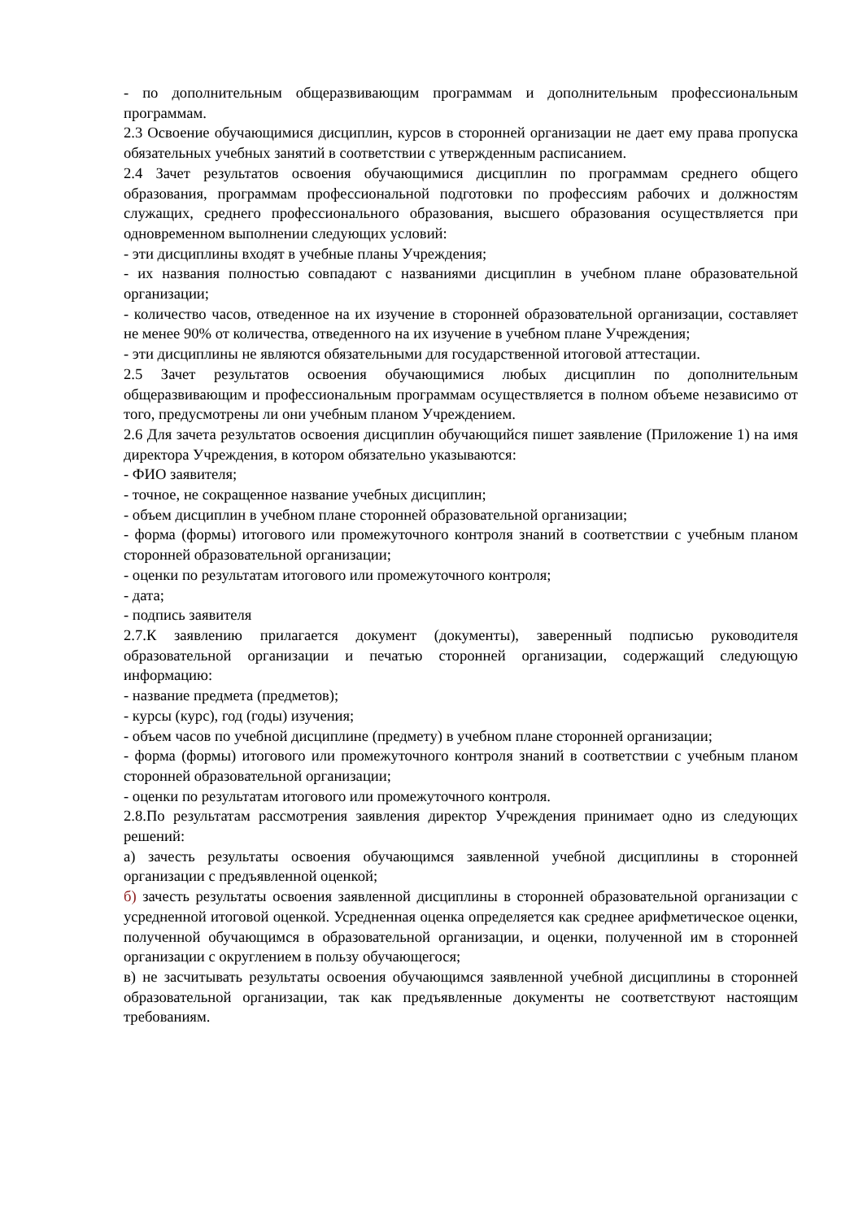- по дополнительным общеразвивающим программам и дополнительным профессиональным программам.
2.3 Освоение обучающимися дисциплин, курсов в сторонней организации не дает ему права пропуска обязательных учебных занятий в соответствии с утвержденным расписанием.
2.4 Зачет результатов освоения обучающимися дисциплин по программам среднего общего образования, программам профессиональной подготовки по профессиям рабочих и должностям служащих, среднего профессионального образования, высшего образования осуществляется при одновременном выполнении следующих условий:
- эти дисциплины входят в учебные планы Учреждения;
- их названия полностью совпадают с названиями дисциплин в учебном плане образовательной организации;
- количество часов, отведенное на их изучение в сторонней образовательной организации, составляет не менее 90% от количества, отведенного на их изучение в учебном плане Учреждения;
- эти дисциплины не являются обязательными для государственной итоговой аттестации.
2.5 Зачет результатов освоения обучающимися любых дисциплин по дополнительным общеразвивающим и профессиональным программам осуществляется в полном объеме независимо от того, предусмотрены ли они учебным планом Учреждением.
2.6 Для зачета результатов освоения дисциплин обучающийся пишет заявление (Приложение 1) на имя директора Учреждения, в котором обязательно указываются:
- ФИО заявителя;
- точное, не сокращенное название учебных дисциплин;
- объем дисциплин в учебном плане сторонней образовательной организации;
- форма (формы) итогового или промежуточного контроля знаний в соответствии с учебным планом сторонней образовательной организации;
- оценки по результатам итогового или промежуточного контроля;
- дата;
- подпись заявителя
2.7.К заявлению прилагается документ (документы), заверенный подписью руководителя образовательной организации и печатью сторонней организации, содержащий следующую информацию:
- название предмета (предметов);
- курсы (курс), год (годы) изучения;
- объем часов по учебной дисциплине (предмету) в учебном плане сторонней организации;
- форма (формы) итогового или промежуточного контроля знаний в соответствии с учебным планом сторонней образовательной организации;
- оценки по результатам итогового или промежуточного контроля.
2.8.По результатам рассмотрения заявления директор Учреждения принимает одно из следующих решений:
а) зачесть результаты освоения обучающимся заявленной учебной дисциплины в сторонней организации с предъявленной оценкой;
б) зачесть результаты освоения заявленной дисциплины в сторонней образовательной организации с усредненной итоговой оценкой. Усредненная оценка определяется как среднее арифметическое оценки, полученной обучающимся в образовательной организации, и оценки, полученной им в сторонней организации с округлением в пользу обучающегося;
в) не засчитывать результаты освоения обучающимся заявленной учебной дисциплины в сторонней образовательной организации, так как предъявленные документы не соответствуют настоящим требованиям.